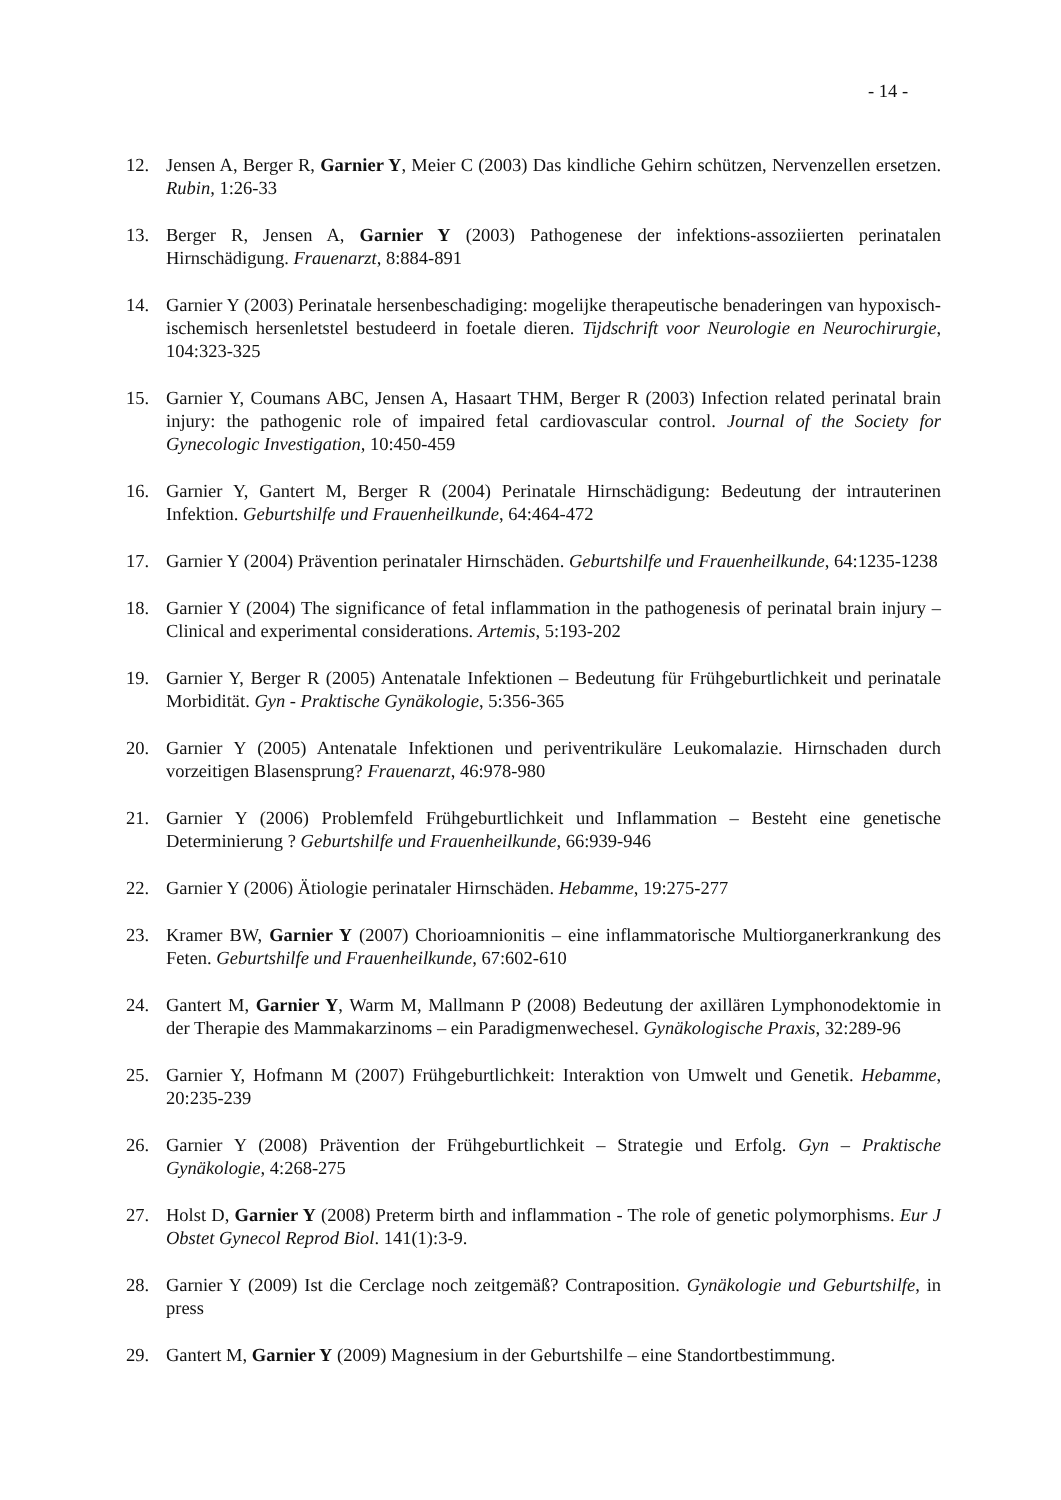- 14 -
12. Jensen A, Berger R, Garnier Y, Meier C (2003) Das kindliche Gehirn schützen, Nervenzellen ersetzen. Rubin, 1:26-33
13. Berger R, Jensen A, Garnier Y (2003) Pathogenese der infektions-assoziierten perinatalen Hirnschädigung. Frauenarzt, 8:884-891
14. Garnier Y (2003) Perinatale hersenbeschadiging: mogelijke therapeutische benaderingen van hypoxisch-ischemisch hersenletstel bestudeerd in foetale dieren. Tijdschrift voor Neurologie en Neurochirurgie, 104:323-325
15. Garnier Y, Coumans ABC, Jensen A, Hasaart THM, Berger R (2003) Infection related perinatal brain injury: the pathogenic role of impaired fetal cardiovascular control. Journal of the Society for Gynecologic Investigation, 10:450-459
16. Garnier Y, Gantert M, Berger R (2004) Perinatale Hirnschädigung: Bedeutung der intrauterinen Infektion. Geburtshilfe und Frauenheilkunde, 64:464-472
17. Garnier Y (2004) Prävention perinataler Hirnschäden. Geburtshilfe und Frauenheilkunde, 64:1235-1238
18. Garnier Y (2004) The significance of fetal inflammation in the pathogenesis of perinatal brain injury – Clinical and experimental considerations. Artemis, 5:193-202
19. Garnier Y, Berger R (2005) Antenatale Infektionen – Bedeutung für Frühgeburtlichkeit und perinatale Morbidität. Gyn - Praktische Gynäkologie, 5:356-365
20. Garnier Y (2005) Antenatale Infektionen und periventrikuläre Leukomalazie. Hirnschaden durch vorzeitigen Blasensprung? Frauenarzt, 46:978-980
21. Garnier Y (2006) Problemfeld Frühgeburtlichkeit und Inflammation – Besteht eine genetische Determinierung ? Geburtshilfe und Frauenheilkunde, 66:939-946
22. Garnier Y (2006) Ätiologie perinataler Hirnschäden. Hebamme, 19:275-277
23. Kramer BW, Garnier Y (2007) Chorioamnionitis – eine inflammatorische Multiorganerkrankung des Feten. Geburtshilfe und Frauenheilkunde, 67:602-610
24. Gantert M, Garnier Y, Warm M, Mallmann P (2008) Bedeutung der axillären Lymphonodektomie in der Therapie des Mammakarzinoms – ein Paradigmenwechesel. Gynäkologische Praxis, 32:289-96
25. Garnier Y, Hofmann M (2007) Frühgeburtlichkeit: Interaktion von Umwelt und Genetik. Hebamme, 20:235-239
26. Garnier Y (2008) Prävention der Frühgeburtlichkeit – Strategie und Erfolg. Gyn – Praktische Gynäkologie, 4:268-275
27. Holst D, Garnier Y (2008) Preterm birth and inflammation - The role of genetic polymorphisms. Eur J Obstet Gynecol Reprod Biol. 141(1):3-9.
28. Garnier Y (2009) Ist die Cerclage noch zeitgemäß? Contraposition. Gynäkologie und Geburtshilfe, in press
29. Gantert M, Garnier Y (2009) Magnesium in der Geburtshilfe – eine Standortbestimmung.